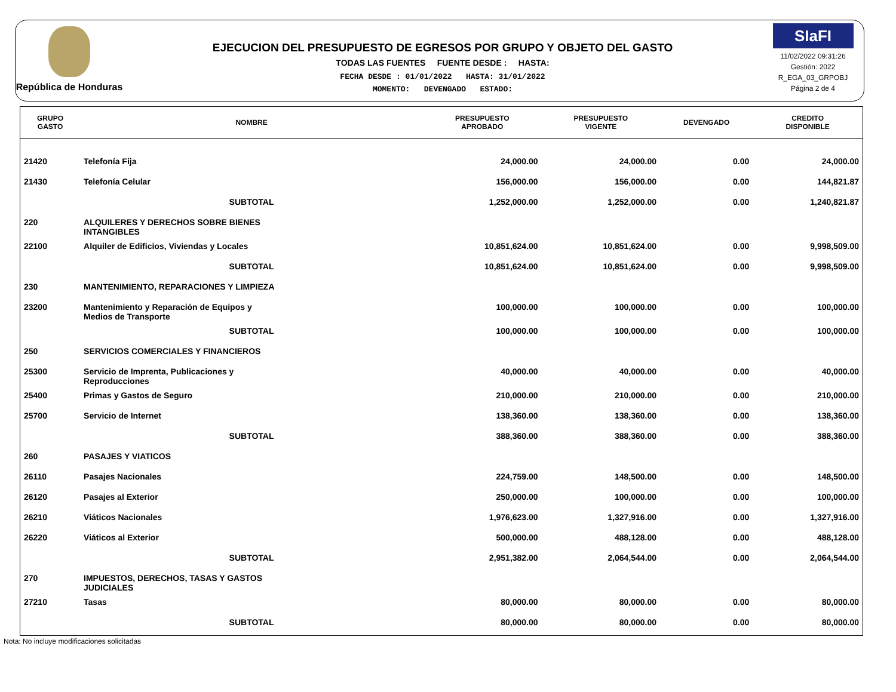República de Honduras
EJECUCION DEL PRESUPUESTO DE EGRESOS POR GRUPO Y OBJETO DEL GASTO
TODAS LAS FUENTES FUENTE DESDE : HASTA:
FECHA DESDE : 01/01/2022 HASTA: 31/01/2022
MOMENTO: DEVENGADO ESTADO:
SIaFI
11/02/2022 09:31:26
Gestión: 2022
R_EGA_03_GRPOBJ
Página 2 de 4
| GRUPO GASTO | NOMBRE | PRESUPUESTO APROBADO | PRESUPUESTO VIGENTE | DEVENGADO | CREDITO DISPONIBLE |
| --- | --- | --- | --- | --- | --- |
| 21420 | Telefonía Fija | 24,000.00 | 24,000.00 | 0.00 | 24,000.00 |
| 21430 | Telefonía Celular | 156,000.00 | 156,000.00 | 0.00 | 144,821.87 |
| | SUBTOTAL | 1,252,000.00 | 1,252,000.00 | 0.00 | 1,240,821.87 |
| 220 | ALQUILERES Y DERECHOS SOBRE BIENES INTANGIBLES | | | | |
| 22100 | Alquiler de Edificios, Viviendas y Locales | 10,851,624.00 | 10,851,624.00 | 0.00 | 9,998,509.00 |
| | SUBTOTAL | 10,851,624.00 | 10,851,624.00 | 0.00 | 9,998,509.00 |
| 230 | MANTENIMIENTO, REPARACIONES Y LIMPIEZA | | | | |
| 23200 | Mantenimiento y Reparación de Equipos y Medios de Transporte | 100,000.00 | 100,000.00 | 0.00 | 100,000.00 |
| | SUBTOTAL | 100,000.00 | 100,000.00 | 0.00 | 100,000.00 |
| 250 | SERVICIOS COMERCIALES Y FINANCIEROS | | | | |
| 25300 | Servicio de Imprenta, Publicaciones y Reproducciones | 40,000.00 | 40,000.00 | 0.00 | 40,000.00 |
| 25400 | Primas y Gastos de Seguro | 210,000.00 | 210,000.00 | 0.00 | 210,000.00 |
| 25700 | Servicio de Internet | 138,360.00 | 138,360.00 | 0.00 | 138,360.00 |
| | SUBTOTAL | 388,360.00 | 388,360.00 | 0.00 | 388,360.00 |
| 260 | PASAJES Y VIATICOS | | | | |
| 26110 | Pasajes Nacionales | 224,759.00 | 148,500.00 | 0.00 | 148,500.00 |
| 26120 | Pasajes al Exterior | 250,000.00 | 100,000.00 | 0.00 | 100,000.00 |
| 26210 | Viáticos Nacionales | 1,976,623.00 | 1,327,916.00 | 0.00 | 1,327,916.00 |
| 26220 | Viáticos al Exterior | 500,000.00 | 488,128.00 | 0.00 | 488,128.00 |
| | SUBTOTAL | 2,951,382.00 | 2,064,544.00 | 0.00 | 2,064,544.00 |
| 270 | IMPUESTOS, DERECHOS, TASAS Y GASTOS JUDICIALES | | | | |
| 27210 | Tasas | 80,000.00 | 80,000.00 | 0.00 | 80,000.00 |
| | SUBTOTAL | 80,000.00 | 80,000.00 | 0.00 | 80,000.00 |
Nota: No incluye modificaciones solicitadas